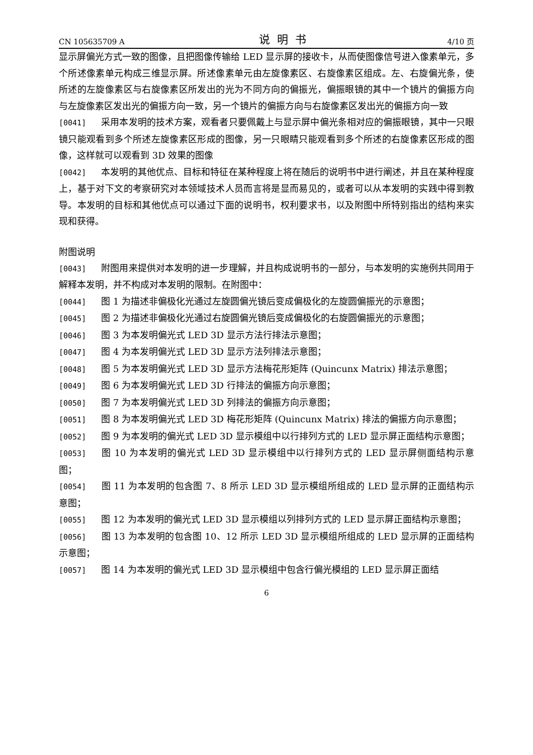CN 105635709 A 说明书 4/10 页
显示屏偏光方式一致的图像，且把图像传输给 LED 显示屏的接收卡，从而使图像信号进入像素单元，多个所述像素单元构成三维显示屏。所述像素单元由左旋像素区、右旋像素区组成。左、右旋偏光条，使所述的左旋像素区与右旋像素区所发出的光为不同方向的偏振光，偏振眼镜的其中一个镜片的偏振方向与左旋像素区发出光的偏振方向一致，另一个镜片的偏振方向与右旋像素区发出光的偏振方向一致
[0041] 采用本发明的技术方案，观看者只要佩戴上与显示屏中偏光条相对应的偏振眼镜，其中一只眼镜只能观看到多个所述左旋像素区形成的图像，另一只眼睛只能观看到多个所述的右旋像素区形成的图像，这样就可以观看到 3D 效果的图像
[0042] 本发明的其他优点、目标和特征在某种程度上将在随后的说明书中进行阐述，并且在某种程度上，基于对下文的考察研究对本领域技术人员而言将是显而易见的，或者可以从本发明的实践中得到教导。本发明的目标和其他优点可以通过下面的说明书，权利要求书，以及附图中所特别指出的结构来实现和获得。
附图说明
[0043] 附图用来提供对本发明的进一步理解，并且构成说明书的一部分，与本发明的实施例共同用于解释本发明，并不构成对本发明的限制。在附图中：
[0044] 图 1 为描述非偏极化光通过左旋圆偏光镜后变成偏极化的左旋圆偏振光的示意图；
[0045] 图 2 为描述非偏极化光通过右旋圆偏光镜后变成偏极化的右旋圆偏振光的示意图；
[0046] 图 3 为本发明偏光式 LED 3D 显示方法行排法示意图；
[0047] 图 4 为本发明偏光式 LED 3D 显示方法列排法示意图；
[0048] 图 5 为本发明偏光式 LED 3D 显示方法梅花形矩阵 (Quincunx Matrix) 排法示意图；
[0049] 图 6 为本发明偏光式 LED 3D 行排法的偏振方向示意图；
[0050] 图 7 为本发明偏光式 LED 3D 列排法的偏振方向示意图；
[0051] 图 8 为本发明偏光式 LED 3D 梅花形矩阵 (Quincunx Matrix) 排法的偏振方向示意图；
[0052] 图 9 为本发明的偏光式 LED 3D 显示模组中以行排列方式的 LED 显示屏正面结构示意图；
[0053] 图 10 为本发明的偏光式 LED 3D 显示模组中以行排列方式的 LED 显示屏侧面结构示意图；
[0054] 图 11 为本发明的包含图 7、8 所示 LED 3D 显示模组所组成的 LED 显示屏的正面结构示意图；
[0055] 图 12 为本发明的偏光式 LED 3D 显示模组以列排列方式的 LED 显示屏正面结构示意图；
[0056] 图 13 为本发明的包含图 10、12 所示 LED 3D 显示模组所组成的 LED 显示屏的正面结构示意图；
[0057] 图 14 为本发明的偏光式 LED 3D 显示模组中包含行偏光模组的 LED 显示屏正面结
6